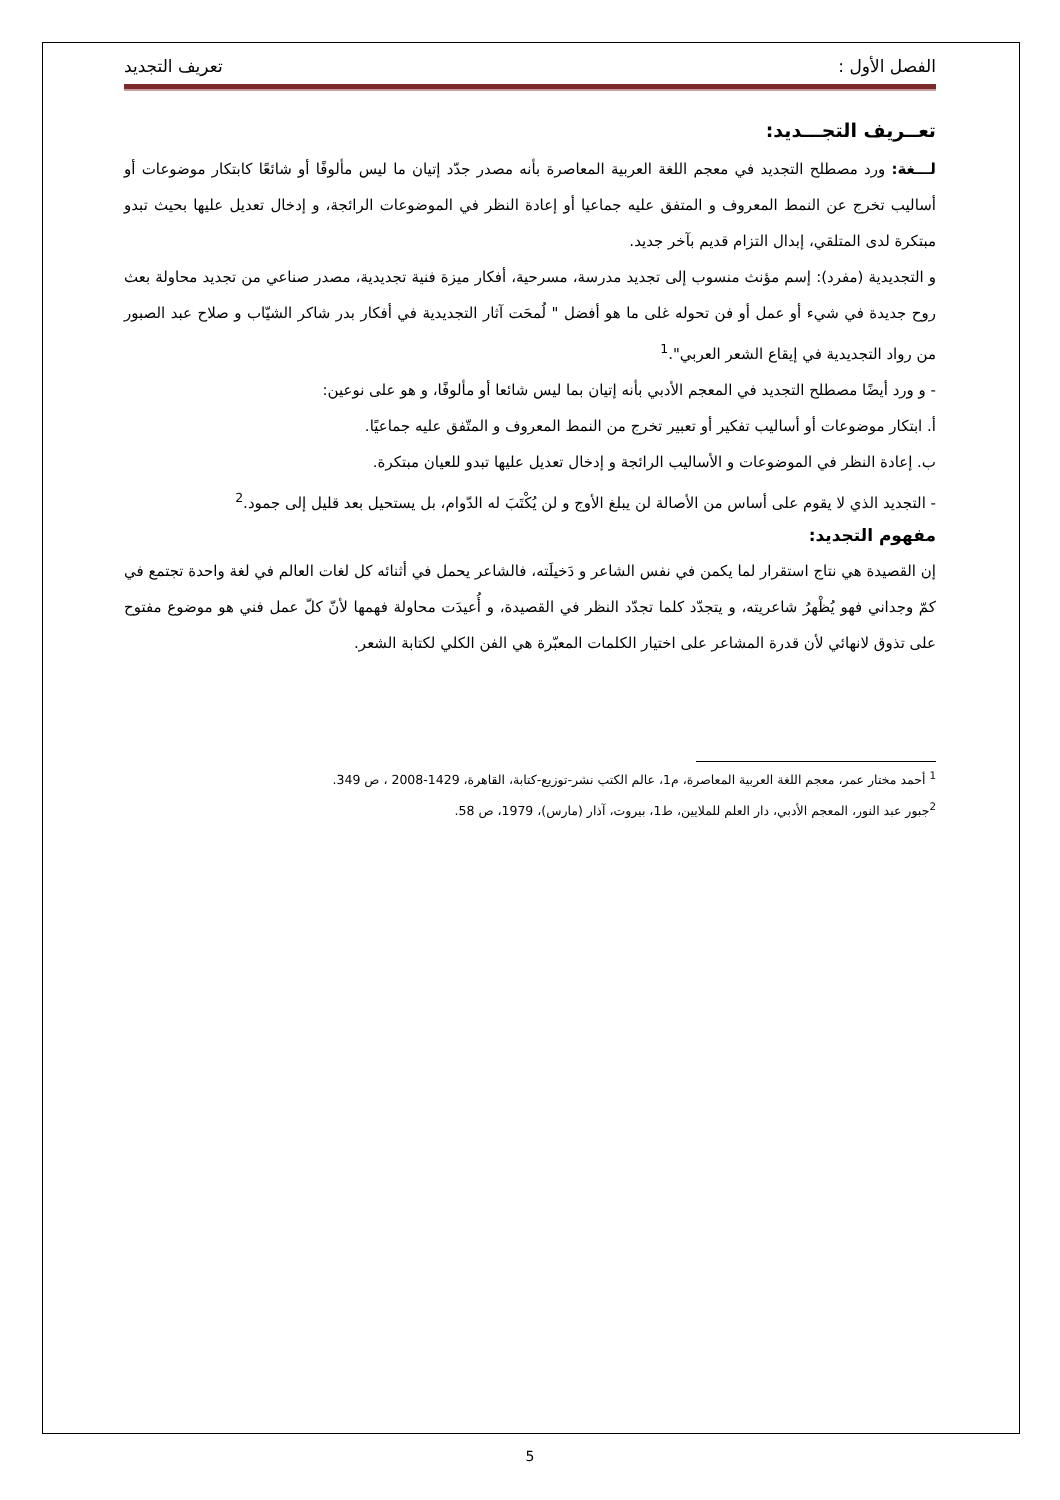الفصل الأول : تعريف التجديد
تعــريف التجـــديد:
لـــغة: ورد مصطلح التجديد في معجم اللغة العربية المعاصرة بأنه مصدر جدّد إتيان ما ليس مألوفًا أو شائعًا كابتكار موضوعات أو أساليب تخرج عن النمط المعروف و المتفق عليه جماعيا أو إعادة النظر في الموضوعات الرائجة، و إدخال تعديل عليها بحيث تبدو مبتكرة لدى المتلقي، إبدال التزام قديم بآخر جديد.
و التجديدية (مفرد): إسم مؤنث منسوب إلى تجديد مدرسة، مسرحية، أفكار ميزة فنية تجديدية، مصدر صناعي من تجديد محاولة بعث روح جديدة في شيء أو عمل أو فن تحوله غلى ما هو أفضل " لُمحَت آثار التجديدية في أفكار بدر شاكر الشيّاب و صلاح عبد الصبور من رواد التجديدية في إيقاع الشعر العربي".<sup>1</sup>
- و ورد أيضًا مصطلح التجديد في المعجم الأدبي بأنه إتيان بما ليس شائعا أو مألوفًا، و هو على نوعين:
أ. ابتكار موضوعات أو أساليب تفكير أو تعبير تخرج من النمط المعروف و المتّفق عليه جماعيًا.
ب. إعادة النظر في الموضوعات و الأساليب الرائجة و إدخال تعديل عليها تبدو للعيان مبتكرة.
- التجديد الذي لا يقوم على أساس من الأصالة لن يبلغ الأوج و لن يُكْتَبَ له الدّوام، بل يستحيل بعد قليل إلى جمود.<sup>2</sup>
مفهوم التجديد:
إن القصيدة هي نتاج استقرار لما يكمن في نفس الشاعر و دَخيلَته، فالشاعر يحمل في أثنائه كل لغات العالم في لغة واحدة تجتمع في كمّ وجداني فهو يُظْهرُ شاعريته، و يتجدّد كلما تجدّد النظر في القصيدة، و أُعيدَت محاولة فهمها لأنّ كلّ عمل فني هو موضوع مفتوح على تذوق لانهائي لأن قدرة المشاعر على اختيار الكلمات المعبّرة هي الفن الكلي لكتابة الشعر.
<sup>1</sup> أحمد مختار عمر، معجم اللغة العربية المعاصرة، م1، عالم الكتب نشر-توزيع-كتابة، القاهرة، 1429-2008 ، ص 349.
<sup>2</sup> جبور عبد النور، المعجم الأدبي، دار العلم للملايين، ط1، بيروت، آذار (مارس)، 1979، ص 58.
5